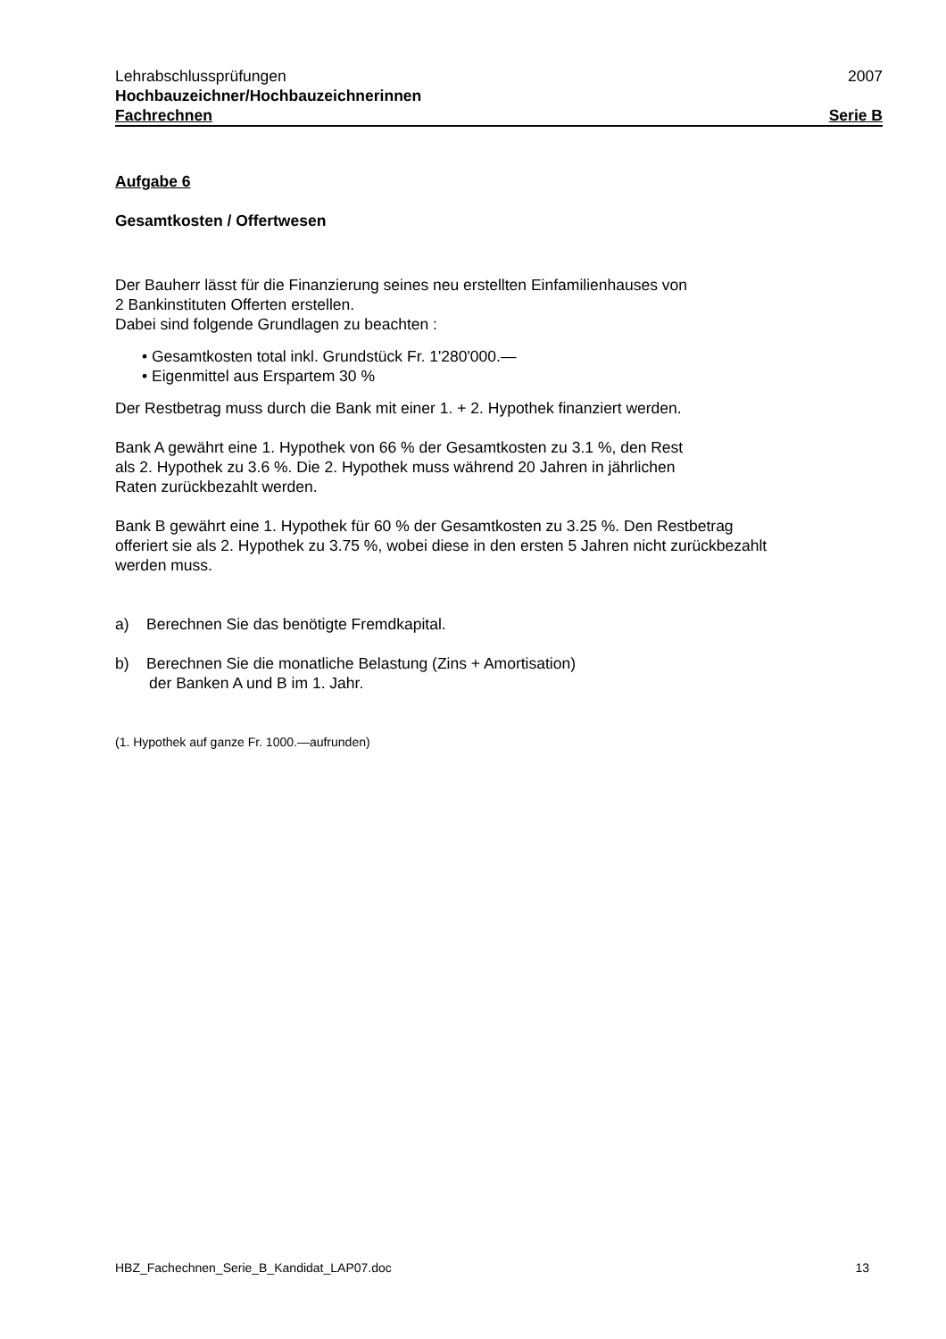Lehrabschlussprüfungen 2007
Hochbauzeichner/Hochbauzeichnerinnen
Fachrechnen Serie B
Aufgabe 6
Gesamtkosten / Offertwesen
Der Bauherr lässt für die Finanzierung seines neu erstellten Einfamilienhauses von
2 Bankinstituten Offerten erstellen.
Dabei sind folgende Grundlagen zu beachten :
• Gesamtkosten total inkl. Grundstück Fr. 1'280'000.—
• Eigenmittel aus Erspartem 30 %
Der Restbetrag muss durch die Bank mit einer 1. + 2. Hypothek finanziert werden.
Bank A gewährt eine 1. Hypothek von 66 % der Gesamtkosten zu 3.1 %, den Rest
als 2. Hypothek zu 3.6 %. Die 2. Hypothek muss während 20 Jahren in jährlichen
Raten zurückbezahlt werden.
Bank B gewährt eine 1. Hypothek für 60 % der Gesamtkosten zu 3.25 %. Den Restbetrag
offeriert sie als 2. Hypothek zu 3.75 %, wobei diese in den ersten 5 Jahren nicht zurückbezahlt
werden muss.
a) Berechnen Sie das benötigte Fremdkapital.
b) Berechnen Sie die monatliche Belastung (Zins + Amortisation)
der Banken A und B im 1. Jahr.
(1. Hypothek auf ganze Fr. 1000.—aufrunden)
HBZ_Fachechnen_Serie_B_Kandidat_LAP07.doc 13